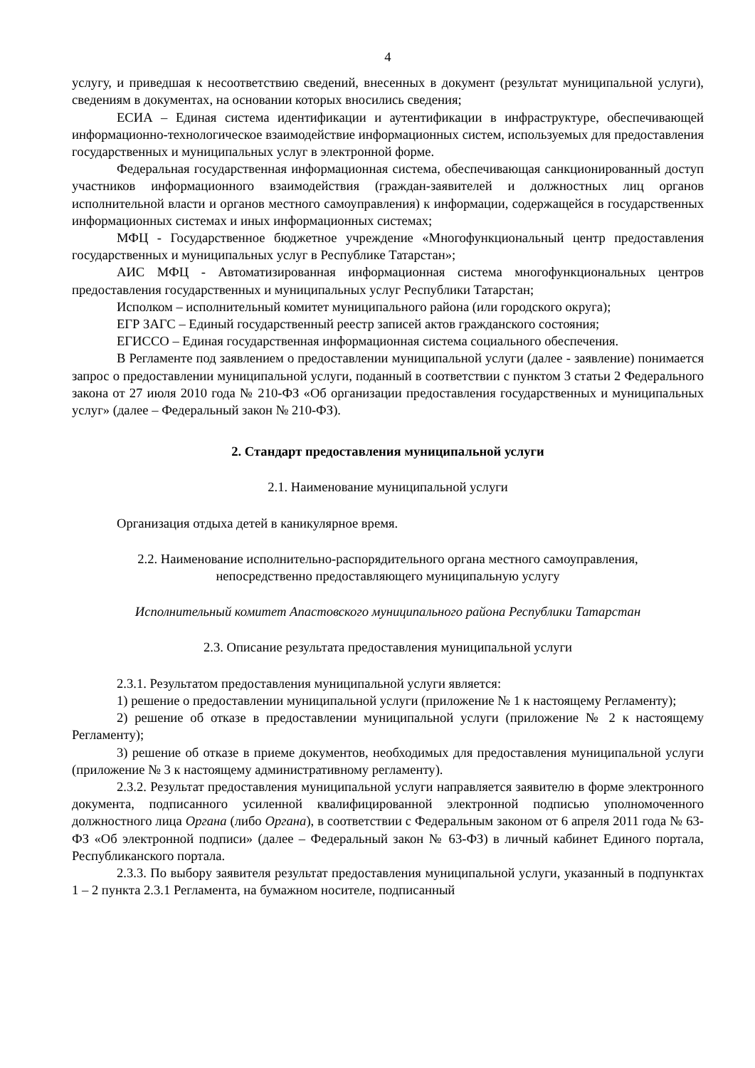4
услугу, и приведшая к несоответствию сведений, внесенных в документ (результат муниципальной услуги), сведениям в документах, на основании которых вносились сведения;
ЕСИА – Единая система идентификации и аутентификации в инфраструктуре, обеспечивающей информационно-технологическое взаимодействие информационных систем, используемых для предоставления государственных и муниципальных услуг в электронной форме.
Федеральная государственная информационная система, обеспечивающая санкционированный доступ участников информационного взаимодействия (граждан-заявителей и должностных лиц органов исполнительной власти и органов местного самоуправления) к информации, содержащейся в государственных информационных системах и иных информационных системах;
МФЦ - Государственное бюджетное учреждение «Многофункциональный центр предоставления государственных и муниципальных услуг в Республике Татарстан»;
АИС МФЦ - Автоматизированная информационная система многофункциональных центров предоставления государственных и муниципальных услуг Республики Татарстан;
Исполком – исполнительный комитет муниципального района (или городского округа);
ЕГР ЗАГС – Единый государственный реестр записей актов гражданского состояния;
ЕГИССО – Единая государственная информационная система социального обеспечения.
В Регламенте под заявлением о предоставлении муниципальной услуги (далее - заявление) понимается запрос о предоставлении муниципальной услуги, поданный в соответствии с пунктом 3 статьи 2 Федерального закона от 27 июля 2010 года № 210-ФЗ «Об организации предоставления государственных и муниципальных услуг» (далее – Федеральный закон № 210-ФЗ).
2. Стандарт предоставления муниципальной услуги
2.1. Наименование муниципальной услуги
Организация отдыха детей в каникулярное время.
2.2. Наименование исполнительно-распорядительного органа местного самоуправления,
непосредственно предоставляющего муниципальную услугу
Исполнительный комитет Апастовского муниципального района Республики Татарстан
2.3. Описание результата предоставления муниципальной услуги
2.3.1. Результатом предоставления муниципальной услуги является:
1) решение о предоставлении муниципальной услуги (приложение № 1 к настоящему Регламенту);
2) решение об отказе в предоставлении муниципальной услуги (приложение № 2 к настоящему Регламенту);
3) решение об отказе в приеме документов, необходимых для предоставления муниципальной услуги (приложение № 3 к настоящему административному регламенту).
2.3.2. Результат предоставления муниципальной услуги направляется заявителю в форме электронного документа, подписанного усиленной квалифицированной электронной подписью уполномоченного должностного лица Органа (либо Органа), в соответствии с Федеральным законом от 6 апреля 2011 года № 63-ФЗ «Об электронной подписи» (далее – Федеральный закон № 63-ФЗ) в личный кабинет Единого портала, Республиканского портала.
2.3.3. По выбору заявителя результат предоставления муниципальной услуги, указанный в подпунктах 1 – 2 пункта 2.3.1 Регламента, на бумажном носителе, подписанный